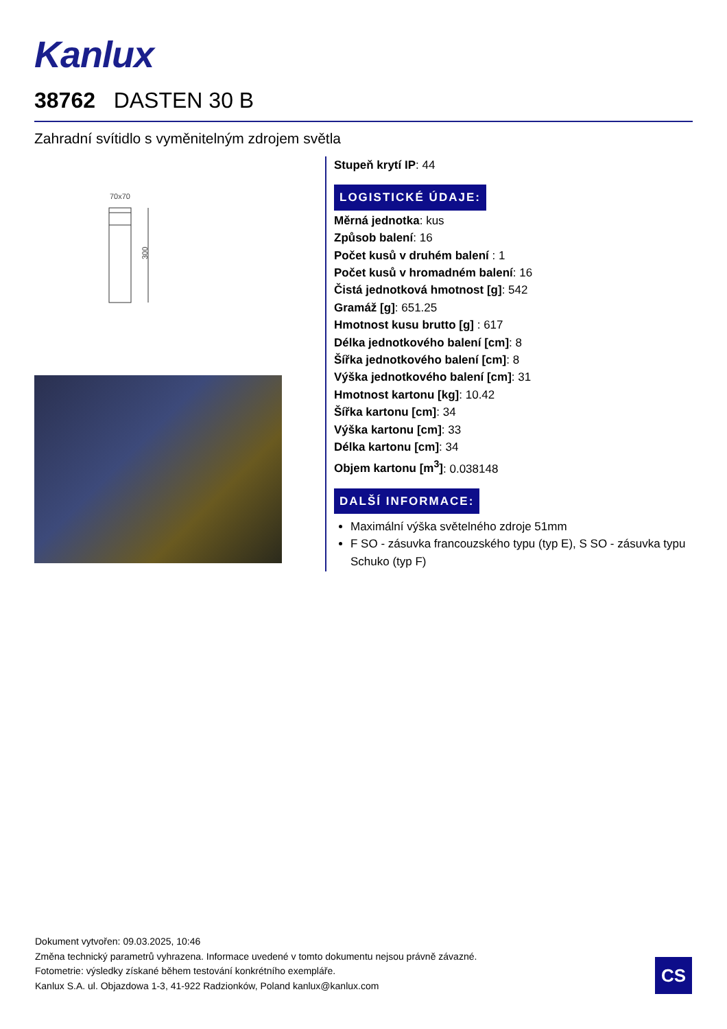Kanlux
38762 DASTEN 30 B
Zahradní svítidlo s vyměnitelným zdrojem světla
70x70
300
Stupeň krytí IP: 44
LOGISTICKÉ ÚDAJE:
Měrná jednotka: kus
Způsob balení: 16
Počet kusů v druhém balení : 1
Počet kusů v hromadném balení: 16
Čistá jednotková hmotnost [g]: 542
Gramáž [g]: 651.25
Hmotnost kusu brutto [g] : 617
Délka jednotkového balení [cm]: 8
Šířka jednotkového balení [cm]: 8
Výška jednotkového balení [cm]: 31
Hmotnost kartonu [kg]: 10.42
Šířka kartonu [cm]: 34
Výška kartonu [cm]: 33
Délka kartonu [cm]: 34
Objem kartonu [m<sup>3</sup>]: 0.038148
DALŠÍ INFORMACE:
Maximální výška světelného zdroje 51mm
F SO - zásuvka francouzského typu (typ E), S SO - zásuvka typu Schuko (typ F)
Dokument vytvořen: 09.03.2025, 10:46
Změna technický parametrů vyhrazena. Informace uvedené v tomto dokumentu nejsou právně závazné.
Fotometrie: výsledky získané během testování konkrétního exempláře.
Kanlux S.A. ul. Objazdowa 1-3, 41-922 Radzionków, Poland kanlux@kanlux.com
CS